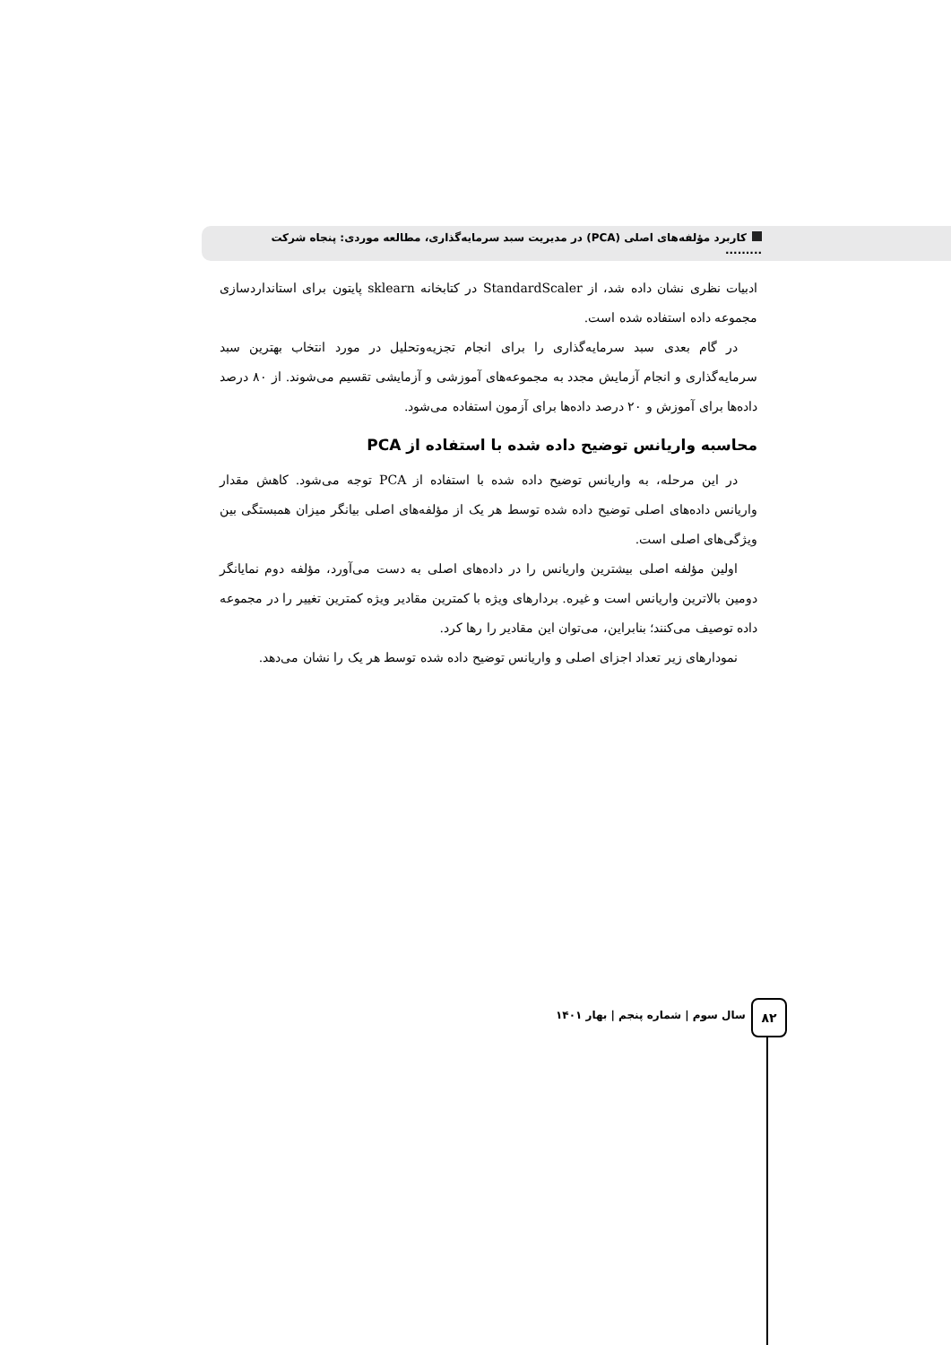کاربرد مؤلفه‌های اصلی (PCA) در مدیریت سبد سرمایه‌گذاری، مطالعه موردی: پنجاه شرکت .........
ادبیات نظری نشان داده شد، از StandardScaler در کتابخانه sklearn پایتون برای استانداردسازی مجموعه داده استفاده شده است.
در گام بعدی سبد سرمایه‌گذاری را برای انجام تجزیه‌وتحلیل در مورد انتخاب بهترین سبد سرمایه‌گذاری و انجام آزمایش مجدد به مجموعه‌های آموزشی و آزمایشی تقسیم می‌شوند. از ۸۰ درصد داده‌ها برای آموزش و ۲۰ درصد داده‌ها برای آزمون استفاده می‌شود.
محاسبه واریانس توضیح داده شده با استفاده از PCA
در این مرحله، به واریانس توضیح داده شده با استفاده از PCA توجه می‌شود. کاهش مقدار واریانس داده‌های اصلی توضیح داده شده توسط هر یک از مؤلفه‌های اصلی بیانگر میزان همبستگی بین ویژگی‌های اصلی است.
اولین مؤلفه اصلی بیشترین واریانس را در داده‌های اصلی به دست می‌آورد، مؤلفه دوم نمایانگر دومین بالاترین واریانس است و غیره. بردارهای ویژه با کمترین مقادیر ویژه کمترین تغییر را در مجموعه داده توصیف می‌کنند؛ بنابراین، می‌توان این مقادیر را رها کرد.
نمودارهای زیر تعداد اجزای اصلی و واریانس توضیح داده شده توسط هر یک را نشان می‌دهد.
سال سوم | شماره پنجم | بهار ۱۴۰۱
۸۲